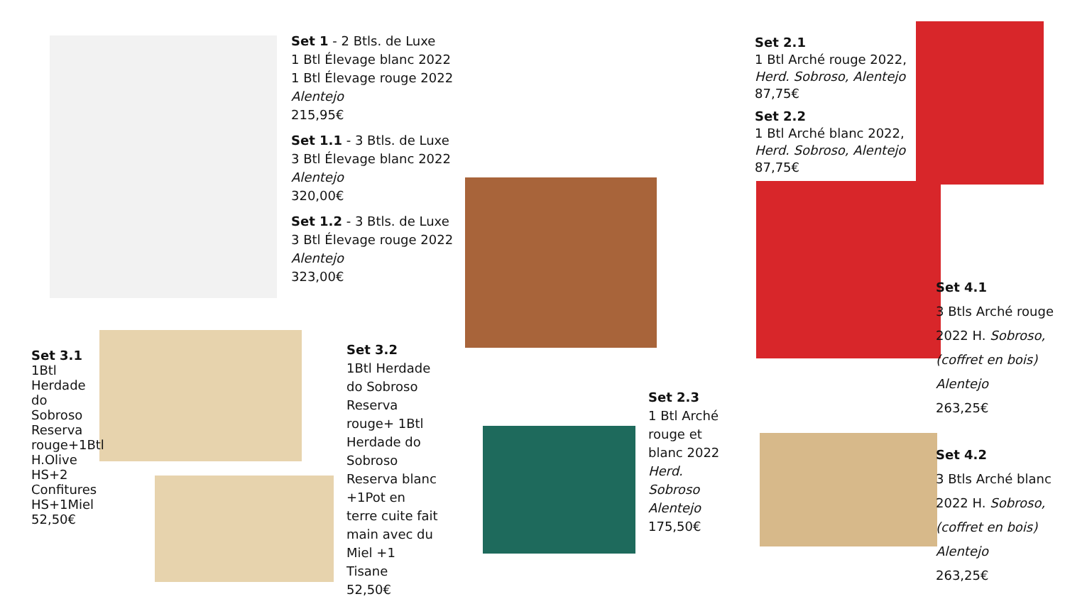Set 1 - 2 Btls. de Luxe
1 Btl Élevage blanc 2022
1 Btl Élevage rouge 2022
Alentejo
215,95€
Set 1.1 - 3 Btls. de Luxe
3 Btl Élevage blanc 2022
Alentejo
320,00€
Set 1.2 - 3 Btls. de Luxe
3 Btl Élevage rouge 2022
Alentejo
323,00€
Set 2.1
1 Btl Arché rouge 2022,
Herd. Sobroso, Alentejo
87,75€
Set 2.2
1 Btl Arché blanc 2022,
Herd. Sobroso, Alentejo
87,75€
Set 3.1
1Btl Herdade do Sobroso Reserva rouge+1Btl H.Olive HS+2 Confitures HS+1Miel
52,50€
Set 3.2
1Btl Herdade do Sobroso Reserva rouge+ 1Btl Herdade do Sobroso Reserva blanc +1Pot en terre cuite fait main avec du Miel +1 Tisane
52,50€
Set 2.3
1 Btl Arché rouge et blanc 2022
Herd. Sobroso Alentejo
175,50€
Set 4.1
3 Btls Arché rouge 2022 H. Sobroso,
(coffret en bois)
Alentejo
263,25€
Set 4.2
3 Btls Arché blanc 2022 H. Sobroso,
(coffret en bois)
Alentejo
263,25€